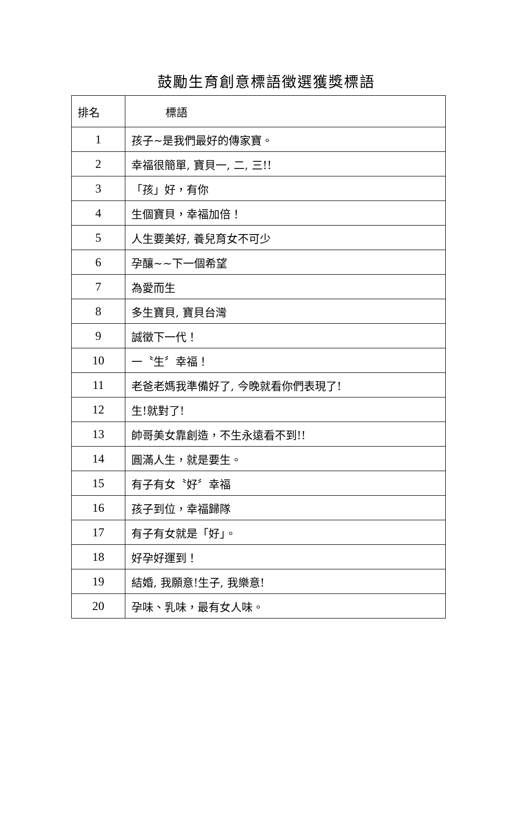鼓勵生育創意標語徵選獲獎標語
| 排名 | 標語 |
| --- | --- |
| 1 | 孩子~是我們最好的傳家寶。 |
| 2 | 幸福很簡單, 寶貝一, 二, 三!! |
| 3 | 「孩」好，有你 |
| 4 | 生個寶貝，幸福加倍！ |
| 5 | 人生要美好, 養兒育女不可少 |
| 6 | 孕釀~~下一個希望 |
| 7 | 為愛而生 |
| 8 | 多生寶貝, 寶貝台灣 |
| 9 | 誠徵下一代！ |
| 10 | 一〝生〞幸福！ |
| 11 | 老爸老媽我準備好了, 今晚就看你們表現了! |
| 12 | 生!就對了! |
| 13 | 帥哥美女靠創造，不生永遠看不到!! |
| 14 | 圓滿人生，就是要生。 |
| 15 | 有子有女〝好〞幸福 |
| 16 | 孩子到位，幸福歸隊 |
| 17 | 有子有女就是「好」。 |
| 18 | 好孕好運到！ |
| 19 | 結婚, 我願意!生子, 我樂意! |
| 20 | 孕味、乳味，最有女人味。 |